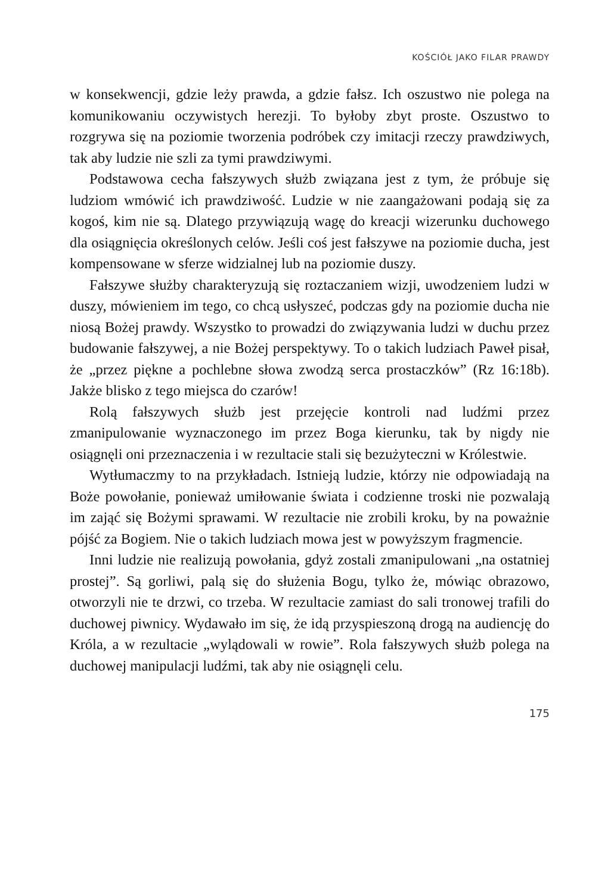KOŚCIÓŁ JAKO FILAR PRAWDY
w konsekwencji, gdzie leży prawda, a gdzie fałsz. Ich oszustwo nie polega na komunikowaniu oczywistych herezji. To byłoby zbyt proste. Oszustwo to rozgrywa się na poziomie tworzenia podróbek czy imitacji rzeczy prawdziwych, tak aby ludzie nie szli za tymi prawdziwymi.
Podstawowa cecha fałszywych służb związana jest z tym, że próbuje się ludziom wmówić ich prawdziwość. Ludzie w nie zaangażowani podają się za kogoś, kim nie są. Dlatego przywiązują wagę do kreacji wizerunku duchowego dla osiągnięcia określonych celów. Jeśli coś jest fałszywe na poziomie ducha, jest kompensowane w sferze widzialnej lub na poziomie duszy.
Fałszywe służby charakteryzują się roztaczaniem wizji, uwodzeniem ludzi w duszy, mówieniem im tego, co chcą usłyszeć, podczas gdy na poziomie ducha nie niosą Bożej prawdy. Wszystko to prowadzi do związywania ludzi w duchu przez budowanie fałszywej, a nie Bożej perspektywy. To o takich ludziach Paweł pisał, że „przez piękne a pochlebne słowa zwodzą serca prostaczków” (Rz 16:18b). Jakże blisko z tego miejsca do czarów!
Rolą fałszywych służb jest przejęcie kontroli nad ludźmi przez zmanipulowanie wyznaczonego im przez Boga kierunku, tak by nigdy nie osiągnęli oni przeznaczenia i w rezultacie stali się bezużyteczni w Królestwie.
Wytłumaczmy to na przykładach. Istnieją ludzie, którzy nie odpowiadają na Boże powołanie, ponieważ umiłowanie świata i codzienne troski nie pozwalają im zająć się Bożymi sprawami. W rezultacie nie zrobili kroku, by na poważnie pójść za Bogiem. Nie o takich ludziach mowa jest w powyższym fragmencie.
Inni ludzie nie realizują powołania, gdyż zostali zmanipulowani „na ostatniej prostej”. Są gorliwi, palą się do służenia Bogu, tylko że, mówiąc obrazowo, otworzyli nie te drzwi, co trzeba. W rezultacie zamiast do sali tronowej trafili do duchowej piwnicy. Wydawało im się, że idą przyspieszoną drogą na audiencję do Króla, a w rezultacie „wylądowali w rowie”. Rola fałszywych służb polega na duchowej manipulacji ludźmi, tak aby nie osiągnęli celu.
175